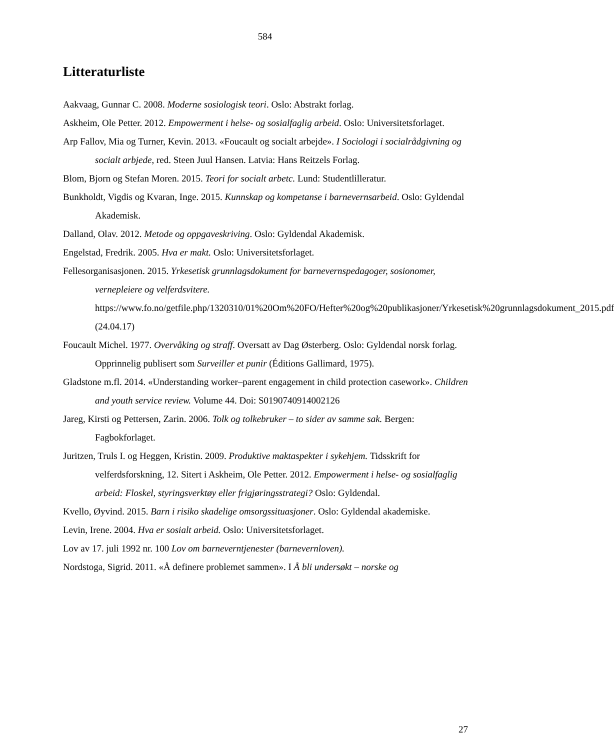584
Litteraturliste
Aakvaag, Gunnar C. 2008. Moderne sosiologisk teori. Oslo: Abstrakt forlag.
Askheim, Ole Petter. 2012. Empowerment i helse- og sosialfaglig arbeid. Oslo: Universitetsforlaget.
Arp Fallov, Mia og Turner, Kevin. 2013. «Foucault og socialt arbejde». I Sociologi i socialrådgivning og socialt arbjede, red. Steen Juul Hansen. Latvia: Hans Reitzels Forlag.
Blom, Bjorn og Stefan Moren. 2015. Teori for socialt arbetc. Lund: Studentlilleratur.
Bunkholdt, Vigdis og Kvaran, Inge. 2015. Kunnskap og kompetanse i barnevernsarbeid. Oslo: Gyldendal Akademisk.
Dalland, Olav. 2012. Metode og oppgaveskriving. Oslo: Gyldendal Akademisk.
Engelstad, Fredrik. 2005. Hva er makt. Oslo: Universitetsforlaget.
Fellesorganisasjonen. 2015. Yrkesetisk grunnlagsdokument for barnevernspedagoger, sosionomer, vernepleiere og velferdsvitere. https://www.fo.no/getfile.php/1320310/01%20Om%20FO/Hefter%20og%20publikasjoner/Yrkesetisk%20grunnlagsdokument_2015.pdf (24.04.17)
Foucault Michel. 1977. Overvåking og straff. Oversatt av Dag Østerberg. Oslo: Gyldendal norsk forlag. Opprinnelig publisert som Surveiller et punir (Éditions Gallimard, 1975).
Gladstone m.fl. 2014. «Understanding worker–parent engagement in child protection casework». Children and youth service review. Volume 44. Doi: S0190740914002126
Jareg, Kirsti og Pettersen, Zarin. 2006. Tolk og tolkebruker – to sider av samme sak. Bergen: Fagbokforlaget.
Juritzen, Truls I. og Heggen, Kristin. 2009. Produktive maktaspekter i sykehjem. Tidsskrift for velferdsforskning, 12. Sitert i Askheim, Ole Petter. 2012. Empowerment i helse- og sosialfaglig arbeid: Floskel, styringsverktøy eller frigjøringsstrategi? Oslo: Gyldendal.
Kvello, Øyvind. 2015. Barn i risiko skadelige omsorgssituasjoner. Oslo: Gyldendal akademiske.
Levin, Irene. 2004. Hva er sosialt arbeid. Oslo: Universitetsforlaget.
Lov av 17. juli 1992 nr. 100 Lov om barneverntjenester (barnevernloven).
Nordstoga, Sigrid. 2011. «Å definere problemet sammen». I Å bli undersøkt – norske og
27